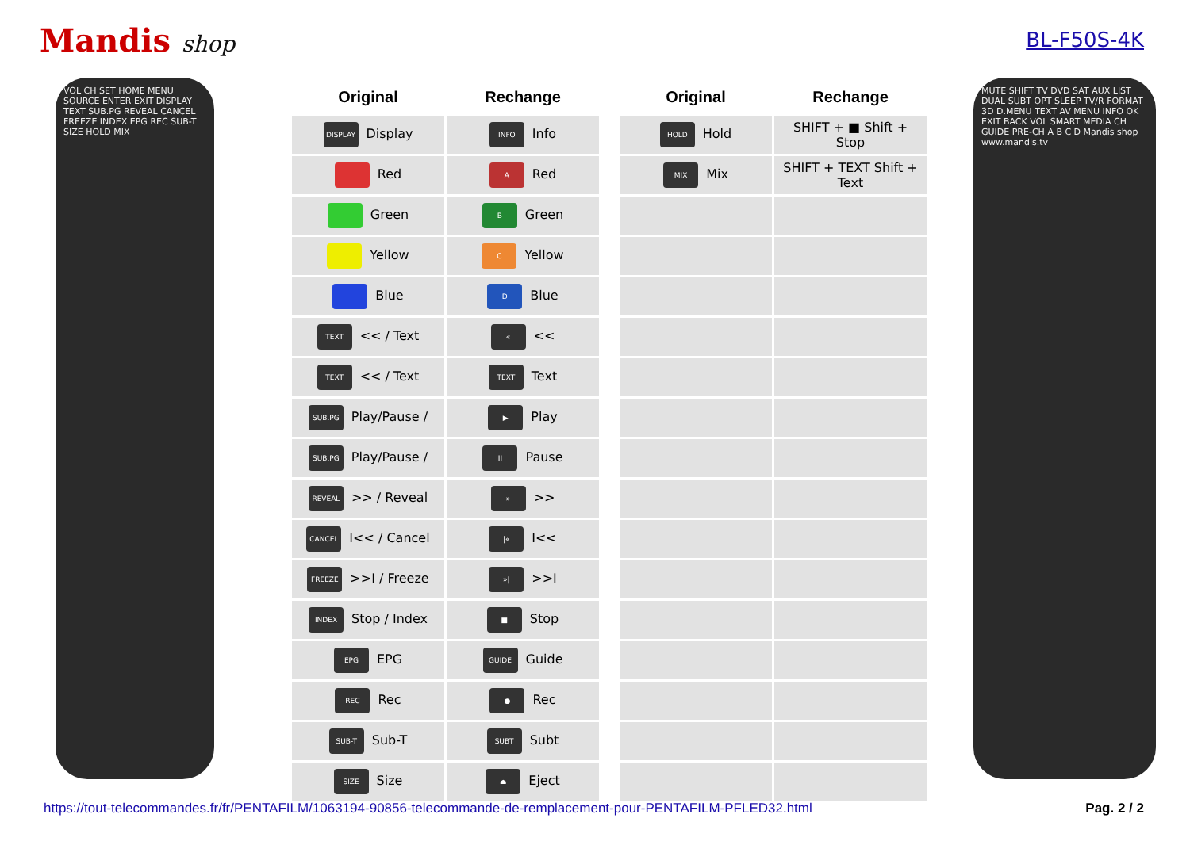Mandis shop BL-F50S-4K
VOL CH SET HOME MENU SOURCE ENTER EXIT DISPLAY TEXT SUB.PG REVEAL CANCEL FREEZE INDEX EPG REC SUB-T SIZE HOLD MIX
| Original | Rechange |
| --- | --- |
| DISPLAY Display | INFO Info |
| Red | A Red |
| Green | B Green |
| Yellow | C Yellow |
| Blue | D Blue |
| TEXT << / Text | « << |
| TEXT << / Text | TEXT Text |
| SUB.PG Play/Pause / | ▶ Play |
| SUB.PG Play/Pause / | II Pause |
| REVEAL >> / Reveal | » >> |
| CANCEL I<< / Cancel | /« I<< |
| FREEZE >>I / Freeze | »/ >>I |
| INDEX Stop / Index | ■ Stop |
| EPG EPG | GUIDE Guide |
| REC Rec | ● Rec |
| SUB-T Sub-T | SUBT Subt |
| SIZE Size | ⏏ Eject |
| Original | Rechange |
| --- | --- |
| HOLD Hold | SHIFT + ■ Shift + Stop |
| MIX Mix | SHIFT + TEXT Shift + Text |
MUTE SHIFT TV DVD SAT AUX LIST DUAL SUBT OPT SLEEP TV/R FORMAT 3D D.MENU TEXT AV MENU INFO OK EXIT BACK VOL SMART MEDIA CH GUIDE PRE-CH A B C D Mandis shop www.mandis.tv
https://tout-telecommandes.fr/fr/PENTAFILM/1063194-90856-telecommande-de-remplacement-pour-PENTAFILM-PFLED32.html Pag. 2 / 2